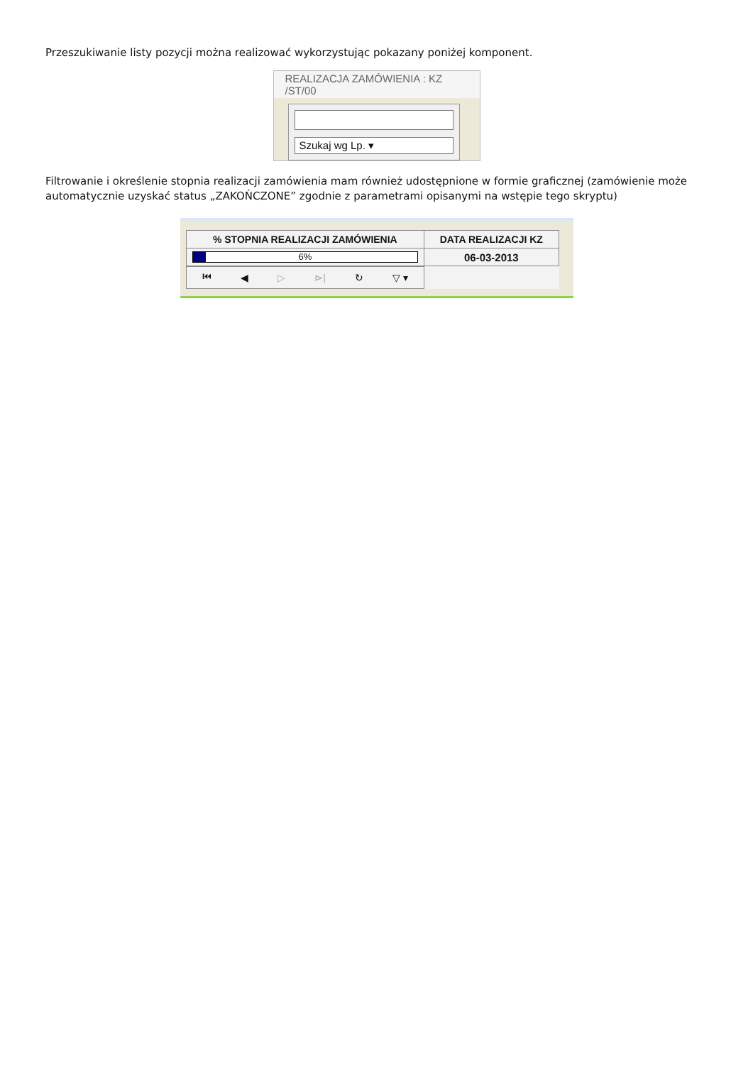Przeszukiwanie listy pozycji można realizować wykorzystując pokazany poniżej komponent.
REALIZACJA ZAMÓWIENIA : KZ /ST/00
Szukaj wg Lp. ▾
Filtrowanie i określenie stopnia realizacji zamówienia mam również udostępnione w formie graficznej (zamówienie może automatycznie uzyskać status „ZAKOŃCZONE” zgodnie z parametrami opisanymi na wstępie tego skryptu)
| % STOPNIA REALIZACJI ZAMÓWIENIA | DATA REALIZACJI KZ |
| 6% | 06-03-2013 |
| ⏮ ◀ ▷ ⊳/ ↻ ▽ ▾ | |